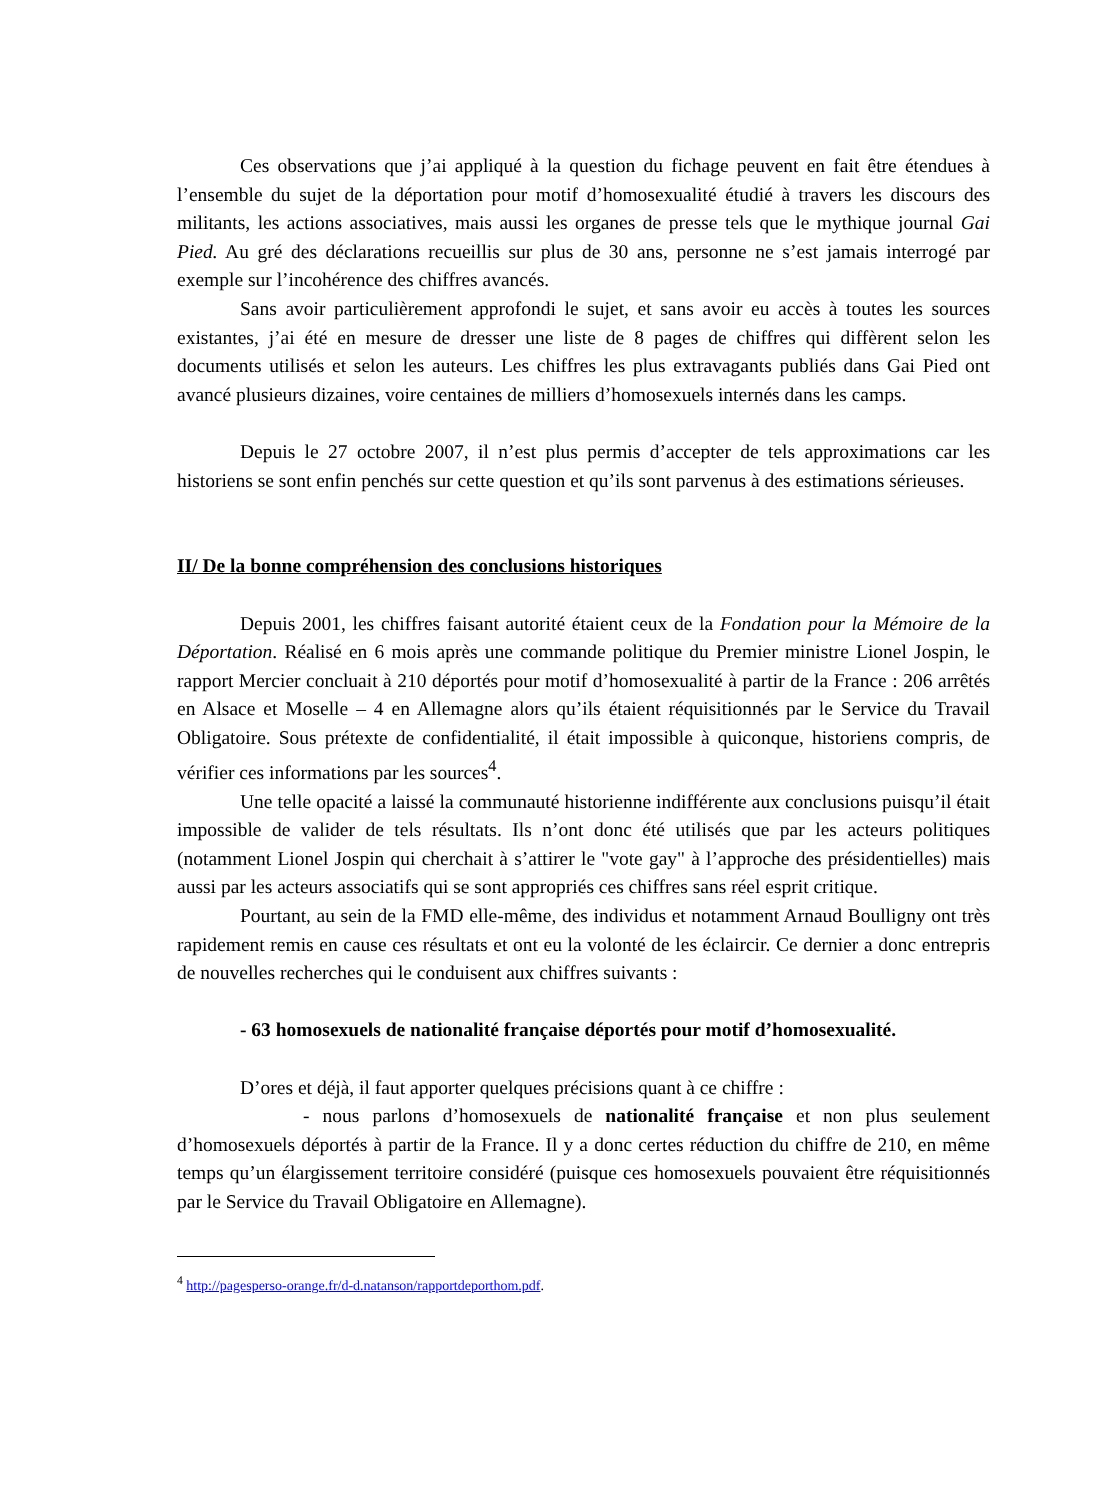Ces observations que j’ai appliqué à la question du fichage peuvent en fait être étendues à l’ensemble du sujet de la déportation pour motif d’homosexualité étudié à travers les discours des militants, les actions associatives, mais aussi les organes de presse tels que le mythique journal Gai Pied. Au gré des déclarations recueillis sur plus de 30 ans, personne ne s’est jamais interrogé par exemple sur l’incohérence des chiffres avancés.
Sans avoir particulièrement approfondi le sujet, et sans avoir eu accès à toutes les sources existantes, j’ai été en mesure de dresser une liste de 8 pages de chiffres qui diffèrent selon les documents utilisés et selon les auteurs. Les chiffres les plus extravagants publiés dans Gai Pied ont avancé plusieurs dizaines, voire centaines de milliers d’homosexuels internés dans les camps.
Depuis le 27 octobre 2007, il n’est plus permis d’accepter de tels approximations car les historiens se sont enfin penchés sur cette question et qu’ils sont parvenus à des estimations sérieuses.
II/ De la bonne compréhension des conclusions historiques
Depuis 2001, les chiffres faisant autorité étaient ceux de la Fondation pour la Mémoire de la Déportation. Réalisé en 6 mois après une commande politique du Premier ministre Lionel Jospin, le rapport Mercier concluait à 210 déportés pour motif d’homosexualité à partir de la France : 206 arrêtés en Alsace et Moselle – 4 en Allemagne alors qu’ils étaient réquisitionnés par le Service du Travail Obligatoire. Sous prétexte de confidentialité, il était impossible à quiconque, historiens compris, de vérifier ces informations par les sources<sup>4</sup>.
Une telle opacité a laissé la communauté historienne indifférente aux conclusions puisqu’il était impossible de valider de tels résultats. Ils n’ont donc été utilisés que par les acteurs politiques (notamment Lionel Jospin qui cherchait à s’attirer le "vote gay" à l’approche des présidentielles) mais aussi par les acteurs associatifs qui se sont appropriés ces chiffres sans réel esprit critique.
Pourtant, au sein de la FMD elle-même, des individus et notamment Arnaud Boulligny ont très rapidement remis en cause ces résultats et ont eu la volonté de les éclaircir. Ce dernier a donc entrepris de nouvelles recherches qui le conduisent aux chiffres suivants :
- 63 homosexuels de nationalité française déportés pour motif d’homosexualité.
D’ores et déjà, il faut apporter quelques précisions quant à ce chiffre :
- nous parlons d’homosexuels de nationalité française et non plus seulement d’homosexuels déportés à partir de la France. Il y a donc certes réduction du chiffre de 210, en même temps qu’un élargissement territoire considéré (puisque ces homosexuels pouvaient être réquisitionnés par le Service du Travail Obligatoire en Allemagne).
<sup>4</sup> http://pagesperso-orange.fr/d-d.natanson/rapportdeporthom.pdf.